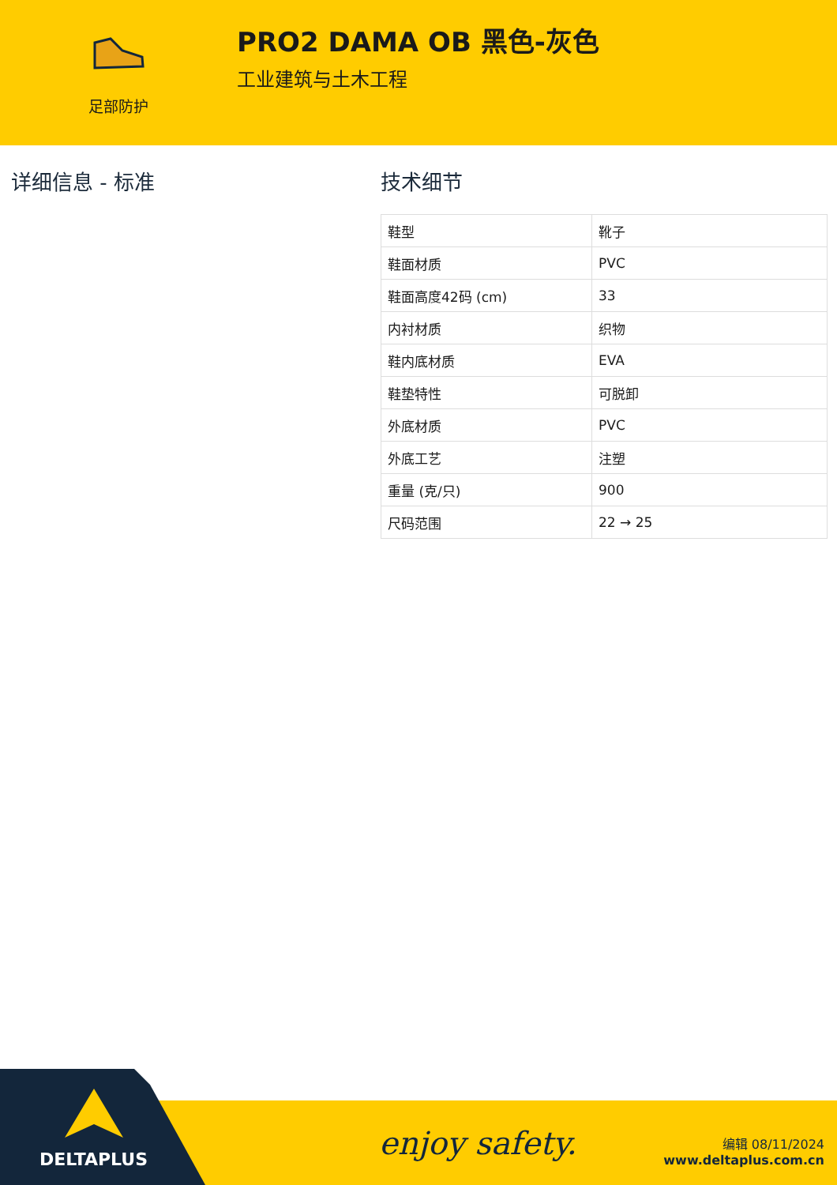足部防护
PRO2 DAMA OB 黑色-灰色
工业建筑与土木工程
详细信息 - 标准 技术细节
| 鞋型 | 靴子 |
| 鞋面材质 | PVC |
| 鞋面高度42码 (cm) | 33 |
| 内衬材质 | 织物 |
| 鞋内底材质 | EVA |
| 鞋垫特性 | 可脱卸 |
| 外底材质 | PVC |
| 外底工艺 | 注塑 |
| 重量 (克/只) | 900 |
| 尺码范围 | 22 → 25 |
DELTAPLUS enjoy safety.
编辑 08/11/2024
www.deltaplus.com.cn